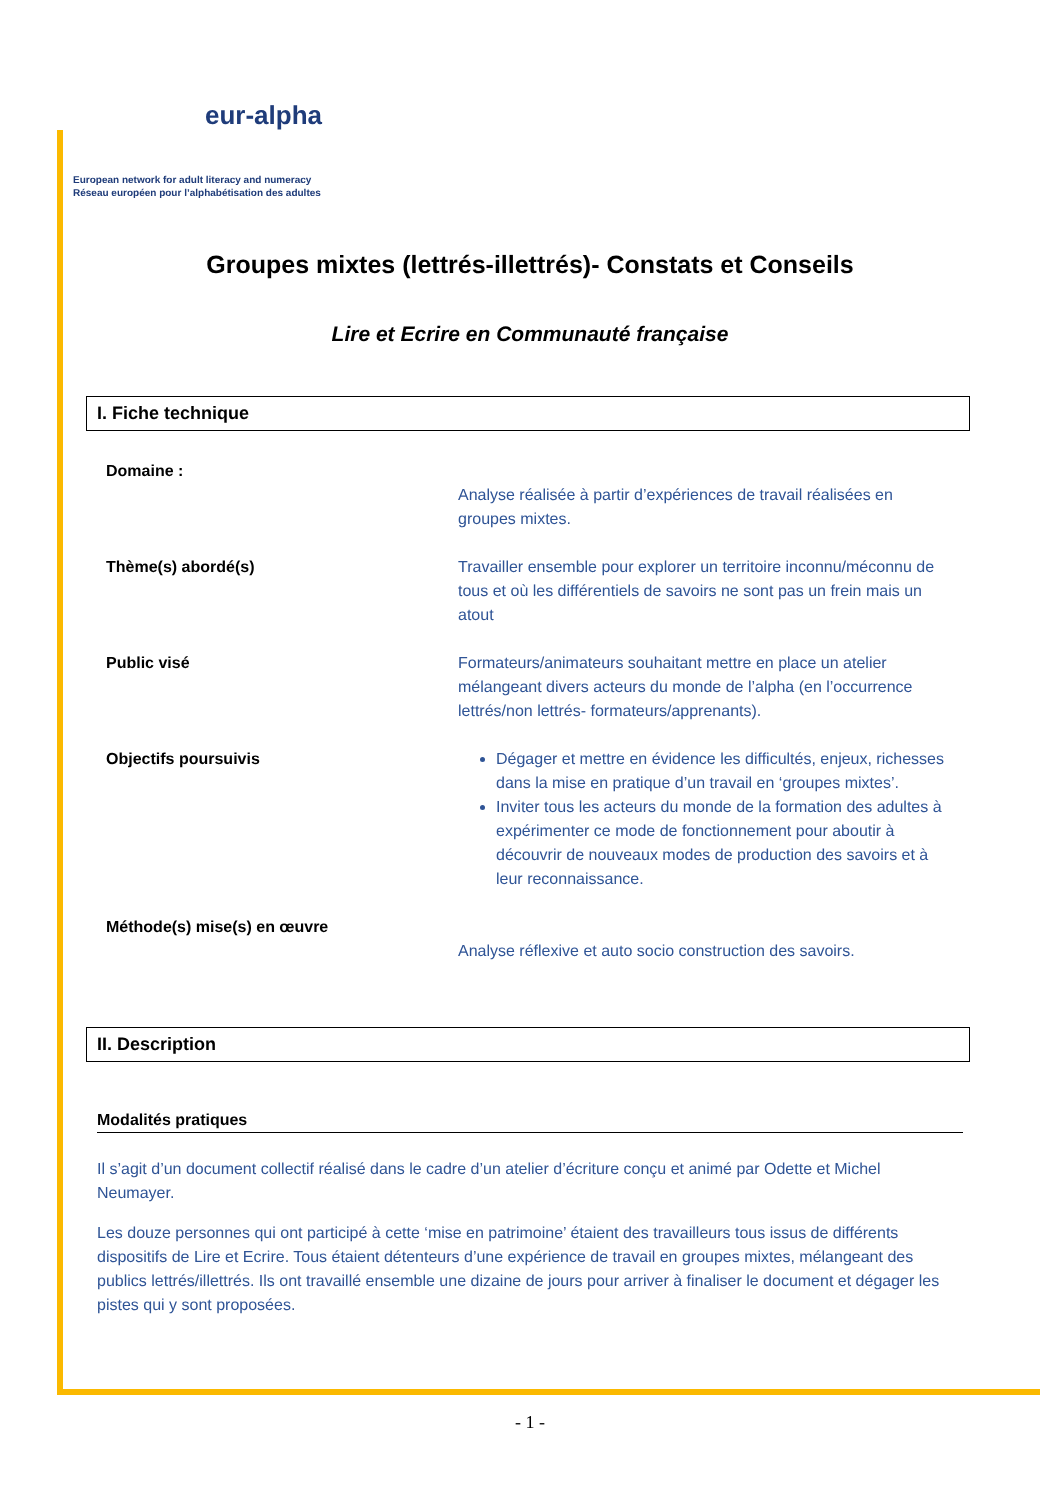eur-alpha
European network for adult literacy and numeracy
Réseau européen pour l’alphabétisation des adultes
Groupes mixtes (lettrés-illettrés)- Constats et Conseils
Lire et Ecrire en Communauté française
I. Fiche technique
Domaine :
Analyse réalisée à partir d’expériences de travail réalisées en groupes mixtes.
Thème(s) abordé(s) Travailler ensemble pour explorer un territoire inconnu/méconnu de tous et où les différentiels de savoirs ne sont pas un frein mais un atout
Public visé Formateurs/animateurs souhaitant mettre en place un atelier mélangeant divers acteurs du monde de l’alpha (en l’occurrence lettrés/non lettrés- formateurs/apprenants).
Objectifs poursuivis Dégager et mettre en évidence les difficultés, enjeux, richesses dans la mise en pratique d’un travail en ‘groupes mixtes’.
Inviter tous les acteurs du monde de la formation des adultes à expérimenter ce mode de fonctionnement pour aboutir à découvrir de nouveaux modes de production des savoirs et à leur reconnaissance.
Méthode(s) mise(s) en œuvre
Analyse réflexive et auto socio construction des savoirs.
II. Description
Modalités pratiques
Il s’agit d’un document collectif réalisé dans le cadre d’un atelier d’écriture conçu et animé par Odette et Michel Neumayer.
Les douze personnes qui ont participé à cette ‘mise en patrimoine’ étaient des travailleurs tous issus de différents dispositifs de Lire et Ecrire. Tous étaient détenteurs d’une expérience de travail en groupes mixtes, mélangeant des publics lettrés/illettrés. Ils ont travaillé ensemble une dizaine de jours pour arriver à finaliser le document et dégager les pistes qui y sont proposées.
- 1 -